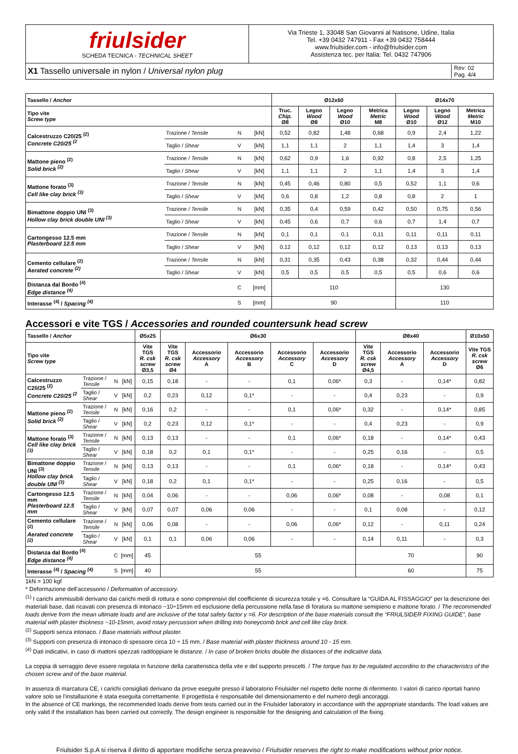friulsider
SCHEDA TECNICA - TECHNICAL SHEET
Via Trieste 1, 33048 San Giovanni al Natisone, Udine, Italia
Tel. +39 0432 747911 - Fax +39 0432 758444
www.friulsider.com - info@friulsider.com
Assistenza tec. per Italia: Tel. 0432 747906
X1 Tassello universale in nylon / Universal nylon plug
Rev: 02
Pag. 4/4
| Tassello / Anchor | | | | Ø12x60 | | | | Ø14x70 | | |
| --- | --- | --- | --- | --- | --- | --- | --- | --- | --- | --- |
| Tipo vite Screw type | | | | Truc. Chip. Ø8 | Legno Wood Ø8 | Legno Wood Ø10 | Metrica Metric M8 | Legno Wood Ø10 | Legno Wood Ø12 | Metrica Metric M10 |
| Calcestruzzo C20/25 <sup>(2)</sup> Concrete C20/25 <sup>(2</sup> | Trazione / Tensile | N | [kN] | 0,52 | 0,82 | 1,48 | 0,68 | 0,9 | 2,4 | 1,22 |
| | Taglio / Shear | V | [kN] | 1,1 | 1,1 | 2 | 1,1 | 1,4 | 3 | 1,4 |
| Mattone pieno <sup>(2)</sup> Solid brick <sup>(2)</sup> | Trazione / Tensile | N | [kN] | 0,62 | 0,9 | 1,6 | 0,92 | 0,8 | 2,5 | 1,25 |
| | Taglio / Shear | V | [kN] | 1,1 | 1,1 | 2 | 1,1 | 1,4 | 3 | 1,4 |
| Mattone forato <sup>(3)</sup> Cell like clay brick <sup>(3)</sup> | Trazione / Tensile | N | [kN] | 0,45 | 0,46 | 0,80 | 0,5 | 0,52 | 1,1 | 0,6 |
| | Taglio / Shear | V | [kN] | 0,6 | 0,8 | 1,2 | 0,8 | 0,8 | 2 | 1 |
| Bimattone doppio UNI <sup>(3)</sup> Hollow clay brick double UNI <sup>(3)</sup> | Trazione / Tensile | N | [kN] | 0,35 | 0,4 | 0,59 | 0,42 | 0,50 | 0,75 | 0,56 |
| | Taglio / Shear | V | [kN] | 0,45 | 0,6 | 0,7 | 0,6 | 0,7 | 1,4 | 0,7 |
| Cartongesso 12.5 mm Plasterboard 12.5 mm | Trazione / Tensile | N | [kN] | 0,1 | 0,1 | 0,1 | 0,11 | 0,11 | 0,11 | 0,11 |
| | Taglio / Shear | V | [kN] | 0,12 | 0,12 | 0,12 | 0,12 | 0,13 | 0,13 | 0,13 |
| Cemento cellulare <sup>(2)</sup> Aerated concrete <sup>(2)</sup> | Trazione / Tensile | N | [kN] | 0,31 | 0,35 | 0,43 | 0,38 | 0,32 | 0,44 | 0,44 |
| | Taglio / Shear | V | [kN] | 0,5 | 0,5 | 0,5 | 0,5 | 0,5 | 0,6 | 0,6 |
| Distanza dal Bordo <sup>(4)</sup> Edge distance <sup>(4)</sup> | | C | [mm] | 110 | | | | 130 | | |
| Interasse <sup>(4)</sup> / Spacing <sup>(4)</sup> | | S | [mm] | 90 | | | | 110 | | |
Accessori e vite TGS / Accessories and rounded countersunk head screw
| Tassello / Anchor | | | | Ø5x25 | Ø6x30 | | | | | Ø8x40 | | | Ø10x50 |
| --- | --- | --- | --- | --- | --- | --- | --- | --- | --- | --- | --- | --- | --- |
| Tipo vite Screw type | | | | Vite TGS R. csk screw Ø3,5 | Vite TGS R. csk screw Ø4 | Accessorio Accessory A | Accessorio Accessory B | Accessorio Accessory C | Accessorio Accessory D | Vite TGS R. csk screw Ø4,5 | Accessorio Accessory A | Accessorio Accessory D | Vite TGS R. csk screw Ø6 |
| Calcestruzzo C20/25 <sup>(2)</sup> Concrete C20/25 <sup>(2</sup> | Trazione / Tensile | N | [kN] | 0,15 | 0,18 | - | - | 0,1 | 0,06* | 0,3 | - | 0,14* | 0,82 |
| | Taglio / Shear | V | [kN] | 0,2 | 0,23 | 0,12 | 0,1* | - | - | 0,4 | 0,23 | - | 0,9 |
| Mattone pieno <sup>(2)</sup> Solid brick <sup>(2)</sup> | Trazione / Tensile | N | [kN] | 0,16 | 0,2 | - | - | 0,1 | 0,06* | 0,32 | - | 0,14* | 0,85 |
| | Taglio / Shear | V | [kN] | 0,2 | 0,23 | 0,12 | 0,1* | - | - | 0,4 | 0,23 | - | 0,9 |
| Mattone forato <sup>(3)</sup> Cell like clay brick <sup>(3)</sup> | Trazione / Tensile | N | [kN] | 0,13 | 0,13 | - | - | 0,1 | 0,06* | 0,18 | - | 0,14* | 0,43 |
| | Taglio / Shear | V | [kN] | 0,18 | 0,2 | 0,1 | 0,1* | - | - | 0,25 | 0,16 | - | 0,5 |
| Bimattone doppio UNI <sup>(3)</sup> Hollow clay brick double UNI <sup>(3)</sup> | Trazione / Tensile | N | [kN] | 0,13 | 0,13 | - | - | 0,1 | 0,06* | 0,18 | - | 0,14* | 0,43 |
| | Taglio / Shear | V | [kN] | 0,18 | 0,2 | 0,1 | 0,1* | - | - | 0,25 | 0,16 | - | 0,5 |
| Cartongesso 12.5 mm Plasterboard 12.5 mm | Trazione / Tensile | N | [kN] | 0,04 | 0,06 | - | - | 0,06 | 0,06* | 0,08 | - | 0,08 | 0,1 |
| | Taglio / Shear | V | [kN] | 0,07 | 0,07 | 0,06 | 0,06 | - | - | 0,1 | 0,08 | - | 0,12 |
| Cemento cellulare <sup>(2)</sup> Aerated concrete <sup>(2)</sup> | Trazione / Tensile | N | [kN] | 0,06 | 0,08 | - | - | 0,06 | 0,06* | 0,12 | - | 0,11 | 0,24 |
| | Taglio / Shear | V | [kN] | 0,1 | 0,1 | 0,06 | 0,06 | - | - | 0,14 | 0,11 | - | 0,3 |
| Distanza dal Bordo <sup>(4)</sup> Edge distance <sup>(4)</sup> | | C | [mm] | 45 | 55 | | | | | 70 | | | 90 |
| Interasse <sup>(4)</sup> / Spacing <sup>(4)</sup> | | S | [mm] | 40 | 55 | | | | | 60 | | | 75 |
1kN = 100 kgf
* Deformazione dell'accessorio / Deformation of accessory.
<sup>(1)</sup> I carichi ammissibili derivano dai carichi medi di rottura e sono comprensivi del coefficiente di sicurezza totale γ =6. Consultare la “GUIDA AL FISSAGGIO” per la descrizione dei materiali base, dati ricavati con presenza di intonaco ~10÷15mm ed esclusione della percussione nella fase di foratura su mattone semipieno e mattone forato. / The recommended loads derive from the mean ultimate loads and are inclusive of the total safety factor γ =6. For description of the base materials consult the “FRIULSIDER FIXING GUIDE”, base material with plaster thickness ~10-15mm, avoid rotary percussion when drilling into honeycomb brick and cell like clay brick.
<sup>(2)</sup> Supporti senza intonaco. / Base materials without plaster.
<sup>(3)</sup> Supporti con presenza di intonaco di spessore circa 10 ÷ 15 mm. / Base material with plaster thickness around 10 - 15 mm.
<sup>(4)</sup> Dati indicativi, in caso di mattoni spezzati raddoppiare le distanze. / In case of broken bricks double the distances of the indicative data.
La coppia di serraggio deve essere regolata in funzione della caratteristica della vite e del supporto prescelti. / The torque has to be regulated accordino to the characteristcs of the chosen screw and of the base material.
In assenza di marcatura CE, i carichi consigliati derivano da prove eseguite presso il laboratorio Friulsider nel rispetto delle norme di riferimento. I valori di carico riportati hanno valore solo se l'installazione è stata eseguita correttamente. Il progettista è responsabile del dimensionamento e del numero degli ancoraggi.
In the absence of CE markings, the recommended loads derive from tests carried out in the Friulsider laboratory in accordance with the appropriate standards. The load values are only valid if the installation has been carried out correctly. The design engineer is responsible for the designing and calculation of the fixing.
Friulsider S.p.A si riserva il diritto di apportare modifiche senza preavviso / Friulsider reserves the right to make modifications without prior notice.